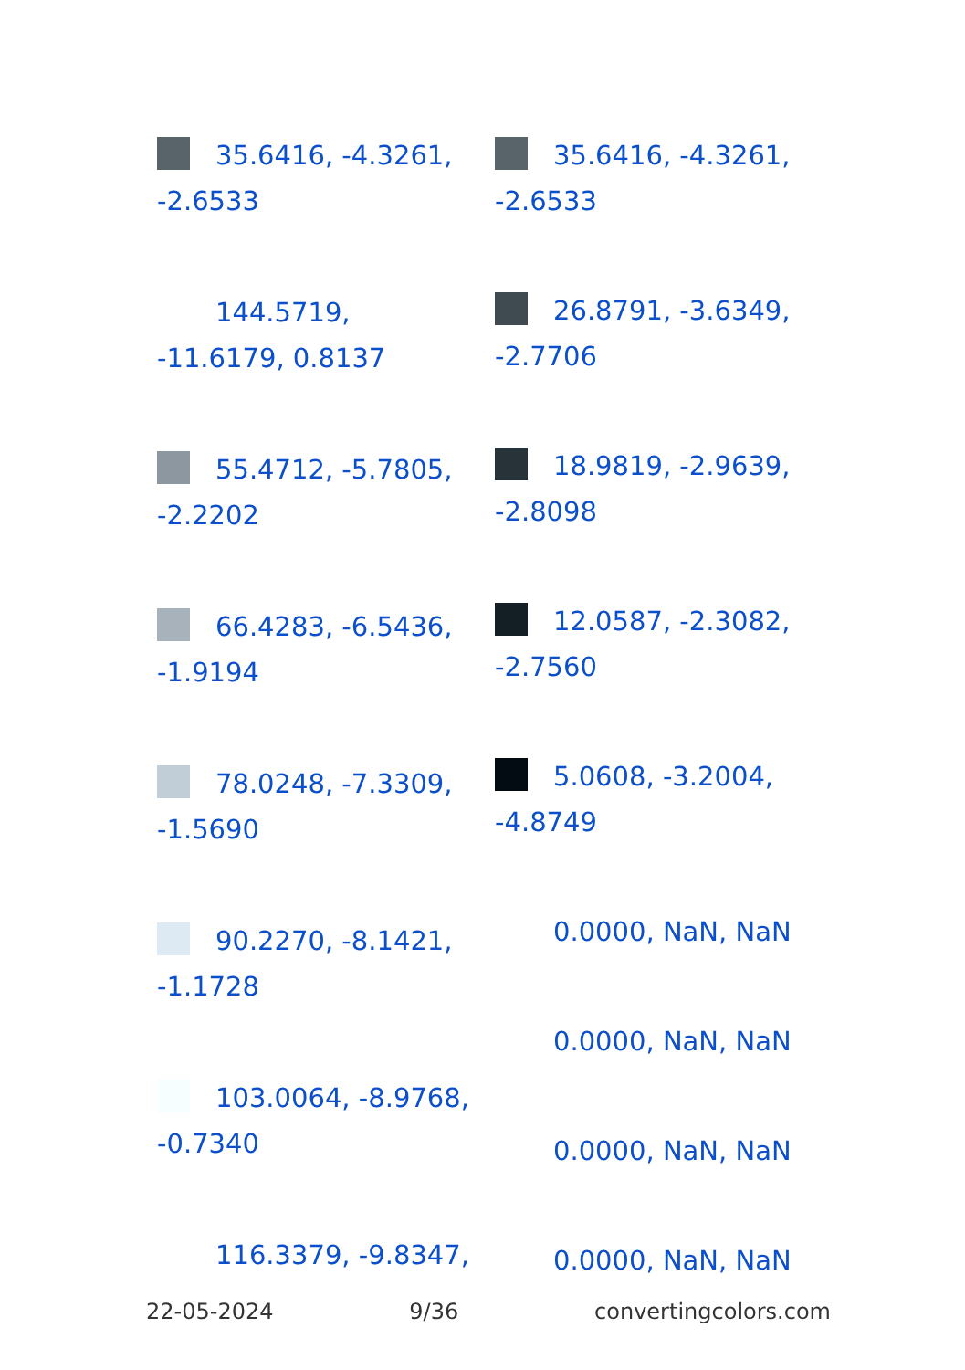35.6416, -4.3261, -2.6533
144.5719, -11.6179, 0.8137
55.4712, -5.7805, -2.2202
66.4283, -6.5436, -1.9194
78.0248, -7.3309, -1.5690
90.2270, -8.1421, -1.1728
103.0064, -8.9768, -0.7340
116.3379, -9.8347,
35.6416, -4.3261, -2.6533
26.8791, -3.6349, -2.7706
18.9819, -2.9639, -2.8098
12.0587, -2.3082, -2.7560
5.0608, -3.2004, -4.8749
0.0000, NaN, NaN
0.0000, NaN, NaN
0.0000, NaN, NaN
0.0000, NaN, NaN
22-05-2024 9/36 convertingcolors.com